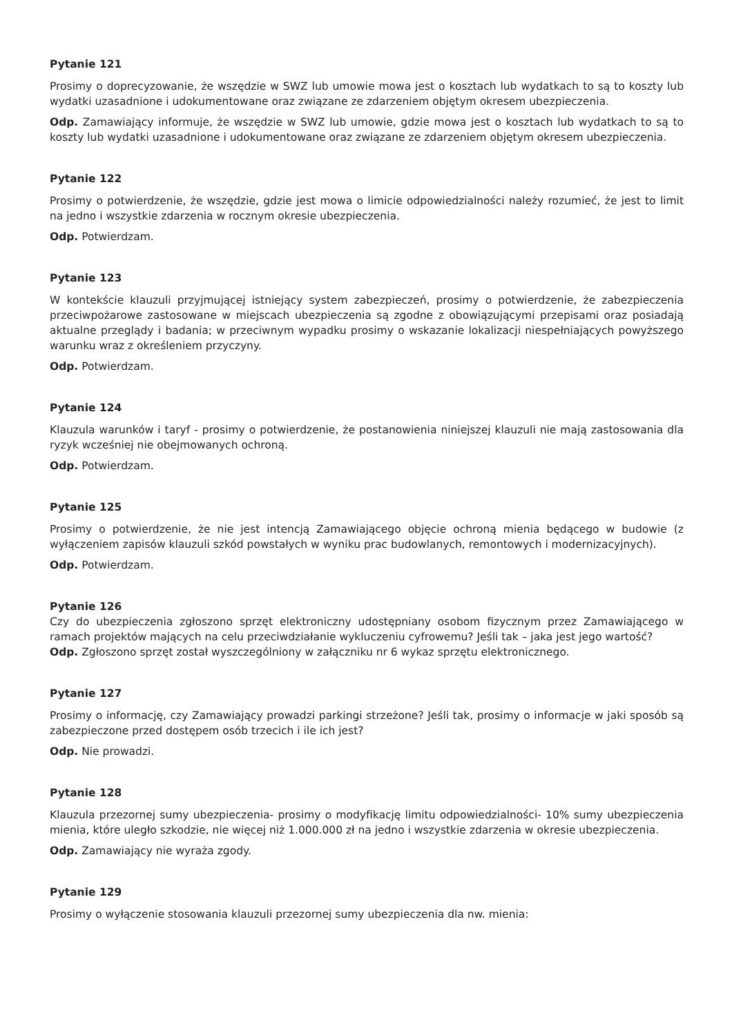Pytanie 121
Prosimy o doprecyzowanie, że wszędzie w SWZ lub umowie mowa jest o kosztach lub wydatkach to są to koszty lub wydatki uzasadnione i udokumentowane oraz związane ze zdarzeniem objętym okresem ubezpieczenia.
Odp. Zamawiający informuje, że wszędzie w SWZ lub umowie, gdzie mowa jest o kosztach lub wydatkach to są to koszty lub wydatki uzasadnione i udokumentowane oraz związane ze zdarzeniem objętym okresem ubezpieczenia.
Pytanie 122
Prosimy o potwierdzenie, że wszędzie, gdzie jest mowa o limicie odpowiedzialności należy rozumieć, że jest to limit na jedno i wszystkie zdarzenia w rocznym okresie ubezpieczenia.
Odp. Potwierdzam.
Pytanie 123
W kontekście klauzuli przyjmującej istniejący system zabezpieczeń, prosimy o potwierdzenie, że zabezpieczenia przeciwpożarowe zastosowane w miejscach ubezpieczenia są zgodne z obowiązującymi przepisami oraz posiadają aktualne przeglądy i badania; w przeciwnym wypadku prosimy o wskazanie lokalizacji niespełniających powyższego warunku wraz z określeniem przyczyny.
Odp. Potwierdzam.
Pytanie 124
Klauzula warunków i taryf - prosimy o potwierdzenie, że postanowienia niniejszej klauzuli nie mają zastosowania dla ryzyk wcześniej nie obejmowanych ochroną.
Odp. Potwierdzam.
Pytanie 125
Prosimy o potwierdzenie, że nie jest intencją Zamawiającego objęcie ochroną mienia będącego w budowie (z wyłączeniem zapisów klauzuli szkód powstałych w wyniku prac budowlanych, remontowych i modernizacyjnych).
Odp. Potwierdzam.
Pytanie 126
Czy do ubezpieczenia zgłoszono sprzęt elektroniczny udostępniany osobom fizycznym przez Zamawiającego w ramach projektów mających na celu przeciwdziałanie wykluczeniu cyfrowemu? Jeśli tak – jaka jest jego wartość?
Odp. Zgłoszono sprzęt został wyszczególniony w załączniku nr 6 wykaz sprzętu elektronicznego.
Pytanie 127
Prosimy o informację, czy Zamawiający prowadzi parkingi strzeżone? Jeśli tak, prosimy o informacje w jaki sposób są zabezpieczone przed dostępem osób trzecich i ile ich jest?
Odp. Nie prowadzi.
Pytanie 128
Klauzula przezornej sumy ubezpieczenia- prosimy o modyfikację limitu odpowiedzialności- 10% sumy ubezpieczenia mienia, które uległo szkodzie, nie więcej niż 1.000.000 zł na jedno i wszystkie zdarzenia w okresie ubezpieczenia.
Odp. Zamawiający nie wyraża zgody.
Pytanie 129
Prosimy o wyłączenie stosowania klauzuli przezornej sumy ubezpieczenia dla nw. mienia: